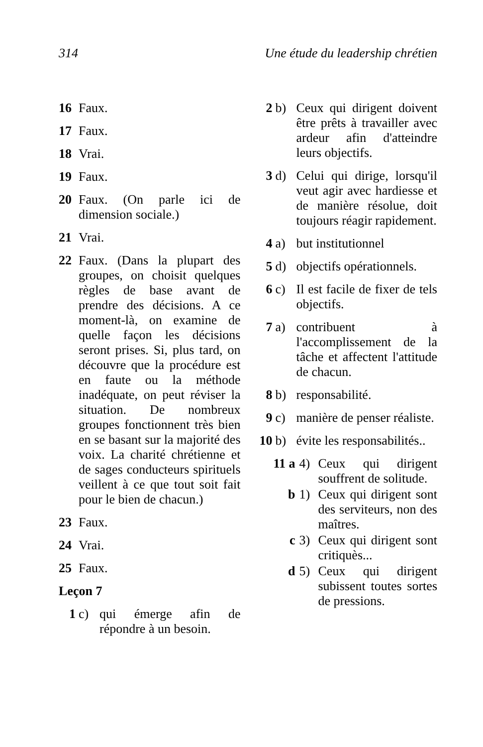314 Une étude du leadership chrétien
16 Faux.
17 Faux.
18 Vrai.
19 Faux.
20 Faux. (On parle ici de dimension sociale.)
21 Vrai.
22 Faux. (Dans la plupart des groupes, on choisit quelques règles de base avant de prendre des décisions. A ce moment-là, on examine de quelle façon les décisions seront prises. Si, plus tard, on découvre que la procédure est en faute ou la méthode inadéquate, on peut réviser la situation. De nombreux groupes fonctionnent très bien en se basant sur la majorité des voix. La charité chrétienne et de sages conducteurs spirituels veillent à ce que tout soit fait pour le bien de chacun.)
23 Faux.
24 Vrai.
25 Faux.
Leçon 7
1 c) qui émerge afin de répondre à un besoin.
2 b) Ceux qui dirigent doivent être prêts à travailler avec ardeur afin d'atteindre leurs objectifs.
3 d) Celui qui dirige, lorsqu'il veut agir avec hardiesse et de manière résolue, doit toujours réagir rapidement.
4 a) but institutionnel
5 d) objectifs opérationnels.
6 c) Il est facile de fixer de tels objectifs.
7 a) contribuent à l'accomplissement de la tâche et affectent l'attitude de chacun.
8 b) responsabilité.
9 c) manière de penser réaliste.
10 b) évite les responsabilités..
11 a 4) Ceux qui dirigent souffrent de solitude.
b 1) Ceux qui dirigent sont des serviteurs, non des maîtres.
c 3) Ceux qui dirigent sont critiquès...
d 5) Ceux qui dirigent subissent toutes sortes de pressions.